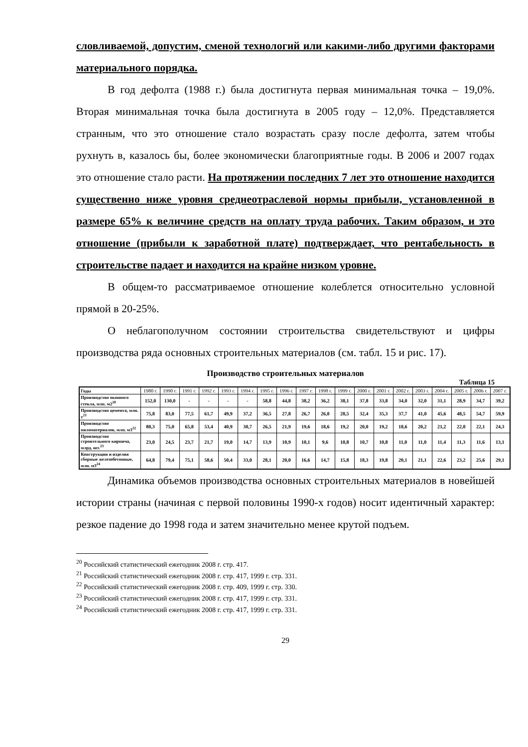словливаемой, допустим, сменой технологий или какими-либо другими факторами материального порядка.
В год дефолта (1988 г.) была достигнута первая минимальная точка – 19,0%. Вторая минимальная точка была достигнута в 2005 году – 12,0%. Представляется странным, что это отношение стало возрастать сразу после дефолта, затем чтобы рухнуть в, казалось бы, более экономически благоприятные годы. В 2006 и 2007 годах это отношение стало расти. На протяжении последних 7 лет это отношение находится существенно ниже уровня среднеотраслевой нормы прибыли, установленной в размере 65% к величине средств на оплату труда рабочих. Таким образом, и это отношение (прибыли к заработной плате) подтверждает, что рентабельность в строительстве падает и находится на крайне низком уровне.
В общем-то рассматриваемое отношение колеблется относительно условной прямой в 20-25%.
О неблагополучном состоянии строительства свидетельствуют и цифры производства ряда основных строительных материалов (см. табл. 15 и рис. 17).
Производство строительных материалов
Таблица 15
| Годы | 1980 г. | 1990 г. | 1991 г. | 1992 г. | 1993 г. | 1994 г. | 1995 г. | 1996 г. | 1997 г. | 1998 г. | 1999 г. | 2000 г. | 2001 г. | 2002 г. | 2003 г. | 2004 г. | 2005 г. | 2006 г. | 2007 г. |
| Производство оконного стекла, млн. м2<sup>20</sup> | 152,0 | 130,0 | - | - | - | - | 58,8 | 44,8 | 38,2 | 36,2 | 38,1 | 37,8 | 33,8 | 34,0 | 32,0 | 31,1 | 28,9 | 34,7 | 39,2 |
| Производство цемента, млн. т<sup>21</sup> | 75,8 | 83,0 | 77,5 | 61,7 | 49,9 | 37,2 | 36,5 | 27,8 | 26,7 | 26,0 | 28,5 | 32,4 | 35,3 | 37,7 | 41,0 | 45,6 | 48,5 | 54,7 | 59,9 |
| Производство пиломатериалов, млн. м3<sup>22</sup> | 80,3 | 75,0 | 65,8 | 53,4 | 40,9 | 30,7 | 26,5 | 21,9 | 19,6 | 18,6 | 19,2 | 20,0 | 19,2 | 18,6 | 20,2 | 21,2 | 22,0 | 22,1 | 24,3 |
| Производство строительного кирпича, млрд. шт.<sup>23</sup> | 23,0 | 24,5 | 23,7 | 21,7 | 19,0 | 14,7 | 13,9 | 10,9 | 10,1 | 9,6 | 10,8 | 10,7 | 10,8 | 11,0 | 11,0 | 11,4 | 11,3 | 11,6 | 13,1 |
| Конструкции и изделия сборные железобетонные, млн. м3<sup>24</sup> | 64,8 | 79,4 | 75,1 | 58,6 | 50,4 | 33,0 | 28,1 | 20,0 | 16,6 | 14,7 | 15,8 | 18,3 | 19,8 | 20,1 | 21,1 | 22,6 | 23,2 | 25,6 | 29,1 |
Динамика объемов производства основных строительных материалов в новейшей истории страны (начиная с первой половины 1990-х годов) носит идентичный характер: резкое падение до 1998 года и затем значительно менее крутой подъем.
<sup>20</sup> Российский статистический ежегодник 2008 г. стр. 417.
<sup>21</sup> Российский статистический ежегодник 2008 г. стр. 417, 1999 г. стр. 331.
<sup>22</sup> Российский статистический ежегодник 2008 г. стр. 409, 1999 г. стр. 330.
<sup>23</sup> Российский статистический ежегодник 2008 г. стр. 417, 1999 г. стр. 331.
<sup>24</sup> Российский статистический ежегодник 2008 г. стр. 417, 1999 г. стр. 331.
29